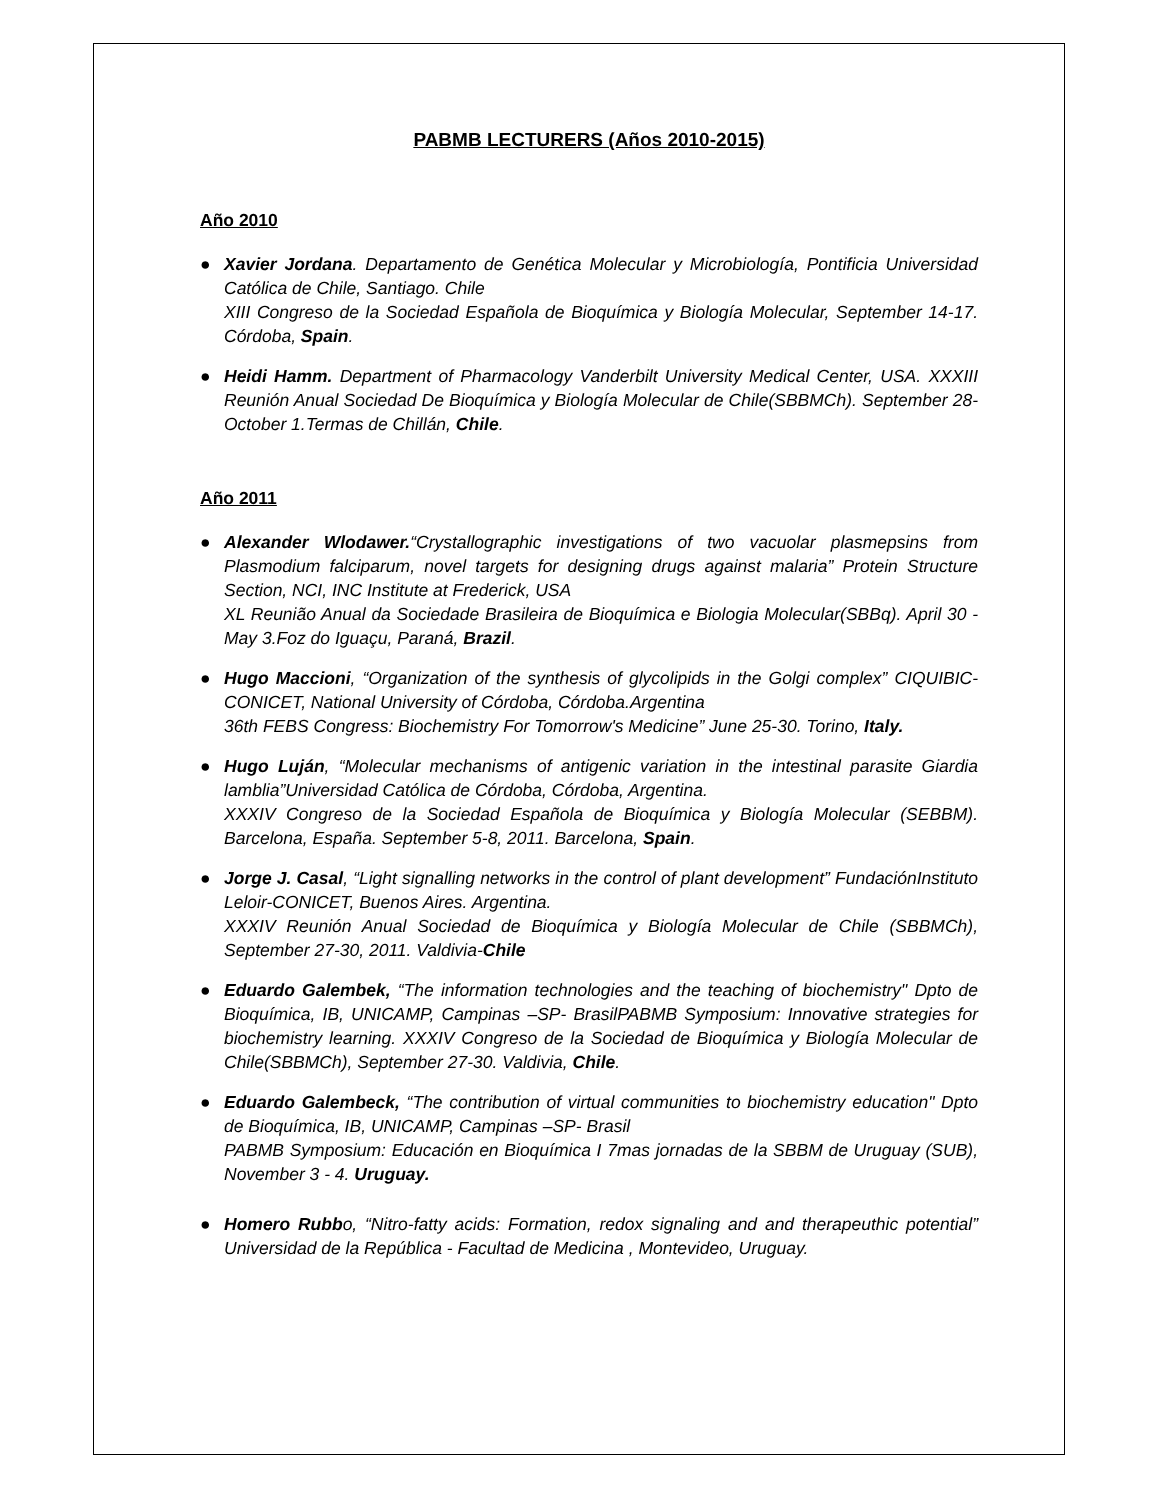PABMB LECTURERS (Años 2010-2015)
Año 2010
● Xavier Jordana. Departamento de Genética Molecular y Microbiología, Pontificia Universidad Católica de Chile, Santiago. Chile
XIII Congreso de la Sociedad Española de Bioquímica y Biología Molecular, September 14-17. Córdoba, Spain.
● Heidi Hamm. Department of Pharmacology Vanderbilt University Medical Center, USA. XXXIII Reunión Anual Sociedad De Bioquímica y Biología Molecular de Chile(SBBMCh). September 28- October 1.Termas de Chillán, Chile.
Año 2011
● Alexander Wlodawer.“Crystallographic investigations of two vacuolar plasmepsins from Plasmodium falciparum, novel targets for designing drugs against malaria” Protein Structure Section, NCI, INC Institute at Frederick, USA
XL Reunião Anual da Sociedade Brasileira de Bioquímica e Biologia Molecular(SBBq). April 30 - May 3.Foz do Iguaçu, Paraná, Brazil.
● Hugo Maccioni, “Organization of the synthesis of glycolipids in the Golgi complex” CIQUIBIC-CONICET, National University of Córdoba, Córdoba.Argentina
36th FEBS Congress: Biochemistry For Tomorrow's Medicine” June 25-30. Torino, Italy.
● Hugo Luján, “Molecular mechanisms of antigenic variation in the intestinal parasite Giardia lamblia”Universidad Católica de Córdoba, Córdoba, Argentina.
XXXIV Congreso de la Sociedad Española de Bioquímica y Biología Molecular (SEBBM). Barcelona, España. September 5-8, 2011. Barcelona, Spain.
● Jorge J. Casal, “Light signalling networks in the control of plant development” FundaciónInstituto Leloir-CONICET, Buenos Aires. Argentina.
XXXIV Reunión Anual Sociedad de Bioquímica y Biología Molecular de Chile (SBBMCh), September 27-30, 2011. Valdivia-Chile
● Eduardo Galembek, “The information technologies and the teaching of biochemistry" Dpto de Bioquímica, IB, UNICAMP, Campinas –SP- BrasilPABMB Symposium: Innovative strategies for biochemistry learning. XXXIV Congreso de la Sociedad de Bioquímica y Biología Molecular de Chile(SBBMCh), September 27-30. Valdivia, Chile.
● Eduardo Galembeck, “The contribution of virtual communities to biochemistry education" Dpto de Bioquímica, IB, UNICAMP, Campinas –SP- Brasil
PABMB Symposium: Educación en Bioquímica I 7mas jornadas de la SBBM de Uruguay (SUB), November 3 - 4. Uruguay.
● Homero Rubbo, “Nitro-fatty acids: Formation, redox signaling and and therapeuthic potential” Universidad de la República - Facultad de Medicina , Montevideo, Uruguay.